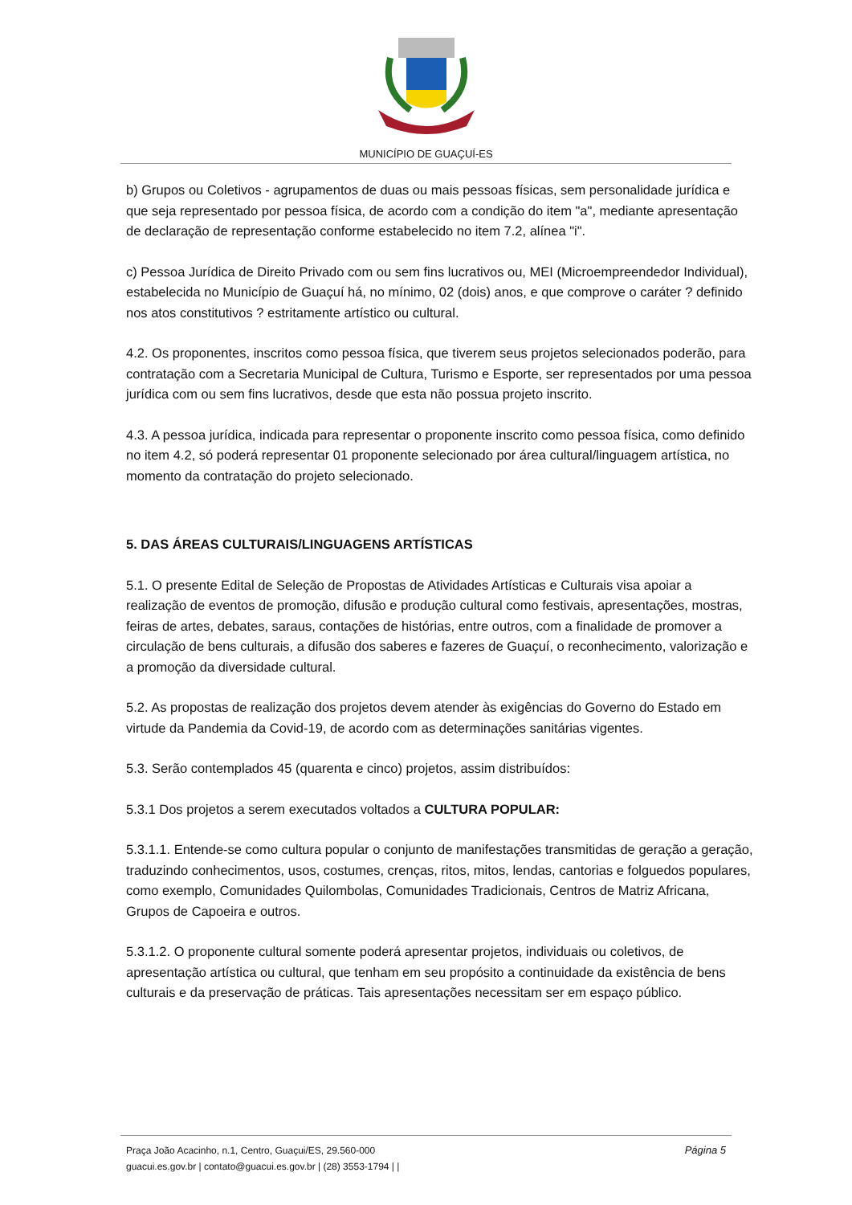MUNICÍPIO DE GUAÇUÍ-ES
b) Grupos ou Coletivos - agrupamentos de duas ou mais pessoas físicas, sem personalidade jurídica e que seja representado por pessoa física, de acordo com a condição do item "a", mediante apresentação de declaração de representação conforme estabelecido no item 7.2, alínea "i".
c) Pessoa Jurídica de Direito Privado com ou sem fins lucrativos ou, MEI (Microempreendedor Individual), estabelecida no Município de Guaçuí há, no mínimo, 02 (dois) anos, e que comprove o caráter ? definido nos atos constitutivos ? estritamente artístico ou cultural.
4.2. Os proponentes, inscritos como pessoa física, que tiverem seus projetos selecionados poderão, para contratação com a Secretaria Municipal de Cultura, Turismo e Esporte, ser representados por uma pessoa jurídica com ou sem fins lucrativos, desde que esta não possua projeto inscrito.
4.3. A pessoa jurídica, indicada para representar o proponente inscrito como pessoa física, como definido no item 4.2, só poderá representar 01 proponente selecionado por área cultural/linguagem artística, no momento da contratação do projeto selecionado.
5. DAS ÁREAS CULTURAIS/LINGUAGENS ARTÍSTICAS
5.1. O presente Edital de Seleção de Propostas de Atividades Artísticas e Culturais visa apoiar a realização de eventos de promoção, difusão e produção cultural como festivais, apresentações, mostras, feiras de artes, debates, saraus, contações de histórias, entre outros, com a finalidade de promover a circulação de bens culturais, a difusão dos saberes e fazeres de Guaçuí, o reconhecimento, valorização e a promoção da diversidade cultural.
5.2. As propostas de realização dos projetos devem atender às exigências do Governo do Estado em virtude da Pandemia da Covid-19, de acordo com as determinações sanitárias vigentes.
5.3. Serão contemplados 45 (quarenta e cinco) projetos, assim distribuídos:
5.3.1 Dos projetos a serem executados voltados a CULTURA POPULAR:
5.3.1.1. Entende-se como cultura popular o conjunto de manifestações transmitidas de geração a geração, traduzindo conhecimentos, usos, costumes, crenças, ritos, mitos, lendas, cantorias e folguedos populares, como exemplo, Comunidades Quilombolas, Comunidades Tradicionais, Centros de Matriz Africana, Grupos de Capoeira e outros.
5.3.1.2. O proponente cultural somente poderá apresentar projetos, individuais ou coletivos, de apresentação artística ou cultural, que tenham em seu propósito a continuidade da existência de bens culturais e da preservação de práticas. Tais apresentações necessitam ser em espaço público.
Página 5
Praça João Acacinho, n.1, Centro, Guaçui/ES, 29.560-000
guacui.es.gov.br | contato@guacui.es.gov.br | (28) 3553-1794 | |